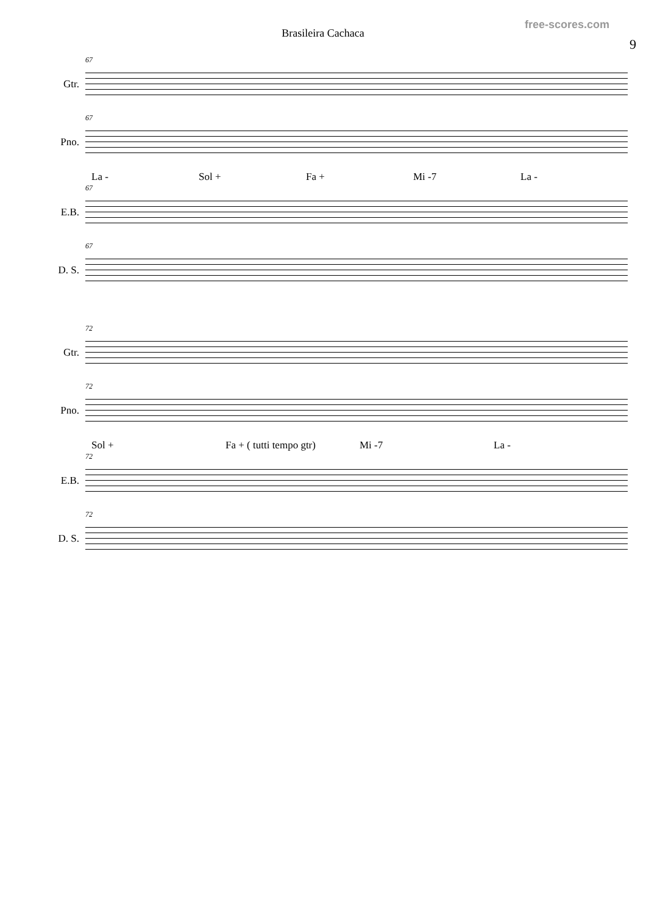Brasileira Cachaca
free-scores.com
9
Gtr.
67
Pno.
67
La - Sol + Fa + Mi -7 La -
E.B.
67
D. S.
67
Gtr.
72
Pno.
72
Sol + Fa + ( tutti tempo gtr) Mi -7 La -
E.B.
72
D. S.
72